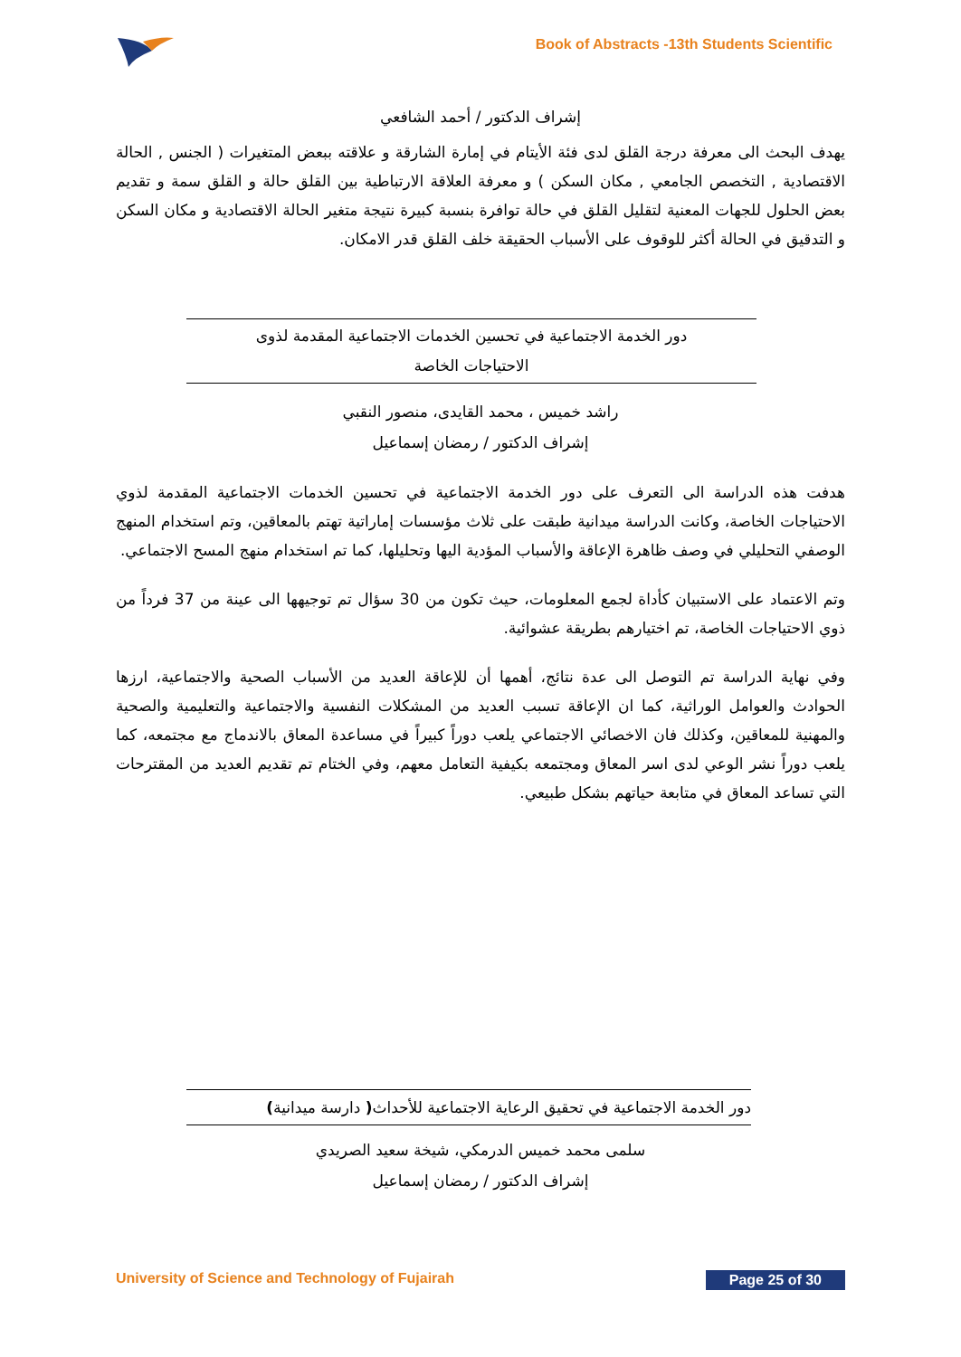Book of Abstracts -13th Students Scientific
إشراف الدكتور / أحمد الشافعي
يهدف البحث الى معرفة درجة القلق لدى فئة الأيتام في إمارة الشارقة و علاقته ببعض المتغيرات ( الجنس , الحالة الاقتصادية , التخصص الجامعي , مكان السكن ) و معرفة العلاقة الارتباطية بين القلق حالة و القلق سمة و تقديم بعض الحلول للجهات المعنية لتقليل القلق في حالة توافرة بنسبة كبيرة نتيجة متغير الحالة الاقتصادية و مكان السكن و التدقيق في الحالة أكثر للوقوف على الأسباب الحقيقة خلف القلق قدر الامكان.
دور الخدمة الاجتماعية في تحسين الخدمات الاجتماعية المقدمة لذوى
الاحتياجات الخاصة
راشد خميس ، محمد القايدى، منصور النقبي
إشراف الدكتور / رمضان إسماعيل
هدفت هذه الدراسة الى التعرف على دور الخدمة الاجتماعية في تحسين الخدمات الاجتماعية المقدمة لذوي الاحتياجات الخاصة، وكانت الدراسة ميدانية طبقت على ثلاث مؤسسات إماراتية تهتم بالمعاقين، وتم استخدام المنهج الوصفي التحليلي في وصف ظاهرة الإعاقة والأسباب المؤدية اليها وتحليلها، كما تم استخدام منهج المسح الاجتماعي.
وتم الاعتماد على الاستبيان كأداة لجمع المعلومات، حيث تكون من 30 سؤال تم توجيهها الى عينة من 37 فرداً من ذوي الاحتياجات الخاصة، تم اختيارهم بطريقة عشوائية.
وفي نهاية الدراسة تم التوصل الى عدة نتائج، أهمها أن للإعاقة العديد من الأسباب الصحية والاجتماعية، ارزها الحوادث والعوامل الوراثية، كما ان الإعاقة تسبب العديد من المشكلات النفسية والاجتماعية والتعليمية والصحية والمهنية للمعاقين، وكذلك فان الاخصائي الاجتماعي يلعب دوراً كبيراً في مساعدة المعاق بالاندماج مع مجتمعه، كما يلعب دوراً نشر الوعي لدى اسر المعاق ومجتمعه بكيفية التعامل معهم، وفي الختام تم تقديم العديد من المقترحات التي تساعد المعاق في متابعة حياتهم بشكل طبيعي.
دور الخدمة الاجتماعية في تحقيق الرعاية الاجتماعية للأحداث( دارسة ميدانية)
سلمى محمد خميس الدرمكي، شيخة سعيد الصريدي
إشراف الدكتور / رمضان إسماعيل
University of Science and Technology of Fujairah Page 25 of 30